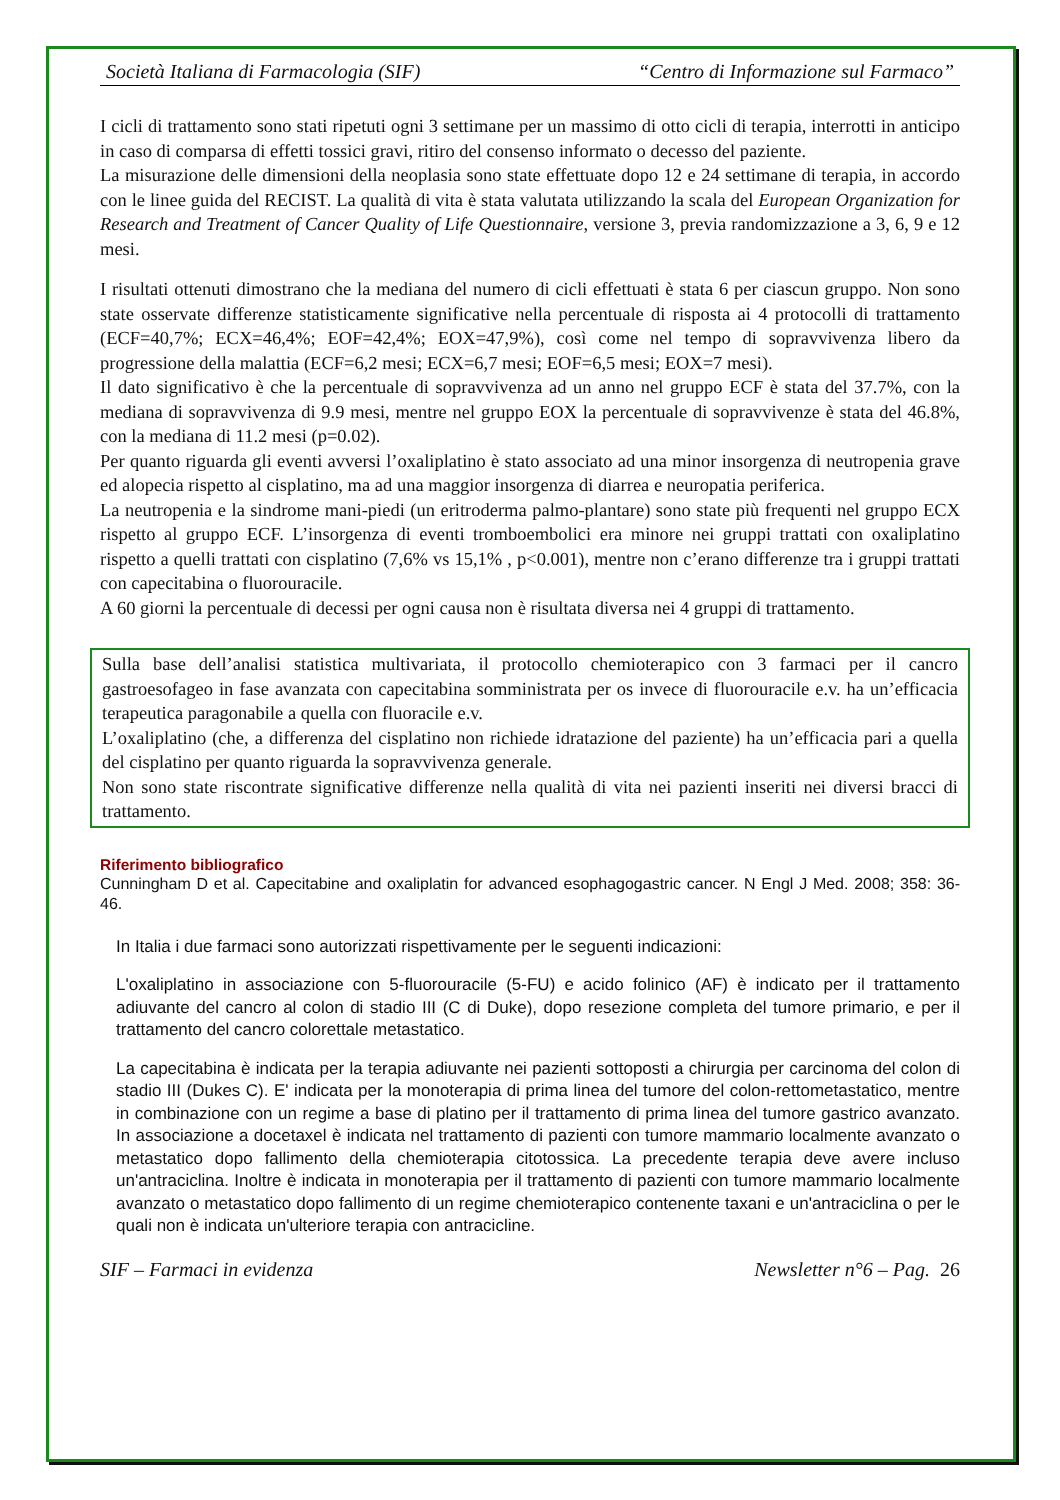Società Italiana di Farmacologia (SIF) “Centro di Informazione sul Farmaco”
I cicli di trattamento sono stati ripetuti ogni 3 settimane per un massimo di otto cicli di terapia, interrotti in anticipo in caso di comparsa di effetti tossici gravi, ritiro del consenso informato o decesso del paziente.
La misurazione delle dimensioni della neoplasia sono state effettuate dopo 12 e 24 settimane di terapia, in accordo con le linee guida del RECIST. La qualità di vita è stata valutata utilizzando la scala del European Organization for Research and Treatment of Cancer Quality of Life Questionnaire, versione 3, previa randomizzazione a 3, 6, 9 e 12 mesi.
I risultati ottenuti dimostrano che la mediana del numero di cicli effettuati è stata 6 per ciascun gruppo. Non sono state osservate differenze statisticamente significative nella percentuale di risposta ai 4 protocolli di trattamento (ECF=40,7%; ECX=46,4%; EOF=42,4%; EOX=47,9%), così come nel tempo di sopravvivenza libero da progressione della malattia (ECF=6,2 mesi; ECX=6,7 mesi; EOF=6,5 mesi; EOX=7 mesi).
Il dato significativo è che la percentuale di sopravvivenza ad un anno nel gruppo ECF è stata del 37.7%, con la mediana di sopravvivenza di 9.9 mesi, mentre nel gruppo EOX la percentuale di sopravvivenze è stata del 46.8%, con la mediana di 11.2 mesi (p=0.02).
Per quanto riguarda gli eventi avversi l’oxaliplatino è stato associato ad una minor insorgenza di neutropenia grave ed alopecia rispetto al cisplatino, ma ad una maggior insorgenza di diarrea e neuropatia periferica.
La neutropenia e la sindrome mani-piedi (un eritroderma palmo-plantare) sono state più frequenti nel gruppo ECX rispetto al gruppo ECF. L’insorgenza di eventi tromboembolici era minore nei gruppi trattati con oxaliplatino rispetto a quelli trattati con cisplatino (7,6% vs 15,1% , p<0.001), mentre non c’erano differenze tra i gruppi trattati con capecitabina o fluorouracile.
A 60 giorni la percentuale di decessi per ogni causa non è risultata diversa nei 4 gruppi di trattamento.
Sulla base dell’analisi statistica multivariata, il protocollo chemioterapico con 3 farmaci per il cancro gastroesofageo in fase avanzata con capecitabina somministrata per os invece di fluorouracile e.v. ha un’efficacia terapeutica paragonabile a quella con fluoracile e.v.
L’oxaliplatino (che, a differenza del cisplatino non richiede idratazione del paziente) ha un’efficacia pari a quella del cisplatino per quanto riguarda la sopravvivenza generale.
Non sono state riscontrate significative differenze nella qualità di vita nei pazienti inseriti nei diversi bracci di trattamento.
Riferimento bibliografico
Cunningham D et al. Capecitabine and oxaliplatin for advanced esophagogastric cancer. N Engl J Med. 2008; 358: 36-46.
In Italia i due farmaci sono autorizzati rispettivamente per le seguenti indicazioni:
L'oxaliplatino in associazione con 5-fluorouracile (5-FU) e acido folinico (AF) è indicato per il trattamento adiuvante del cancro al colon di stadio III (C di Duke), dopo resezione completa del tumore primario, e per il trattamento del cancro colorettale metastatico.
La capecitabina è indicata per la terapia adiuvante nei pazienti sottoposti a chirurgia per carcinoma del colon di stadio III (Dukes C). E' indicata per la monoterapia di prima linea del tumore del colon-rettometastatico, mentre in combinazione con un regime a base di platino per il trattamento di prima linea del tumore gastrico avanzato. In associazione a docetaxel è indicata nel trattamento di pazienti con tumore mammario localmente avanzato o metastatico dopo fallimento della chemioterapia citotossica. La precedente terapia deve avere incluso un'antraciclina. Inoltre è indicata in monoterapia per il trattamento di pazienti con tumore mammario localmente avanzato o metastatico dopo fallimento di un regime chemioterapico contenente taxani e un'antraciclina o per le quali non è indicata un'ulteriore terapia con antracicline.
SIF – Farmaci in evidenza Newsletter n°6 – Pag. 26